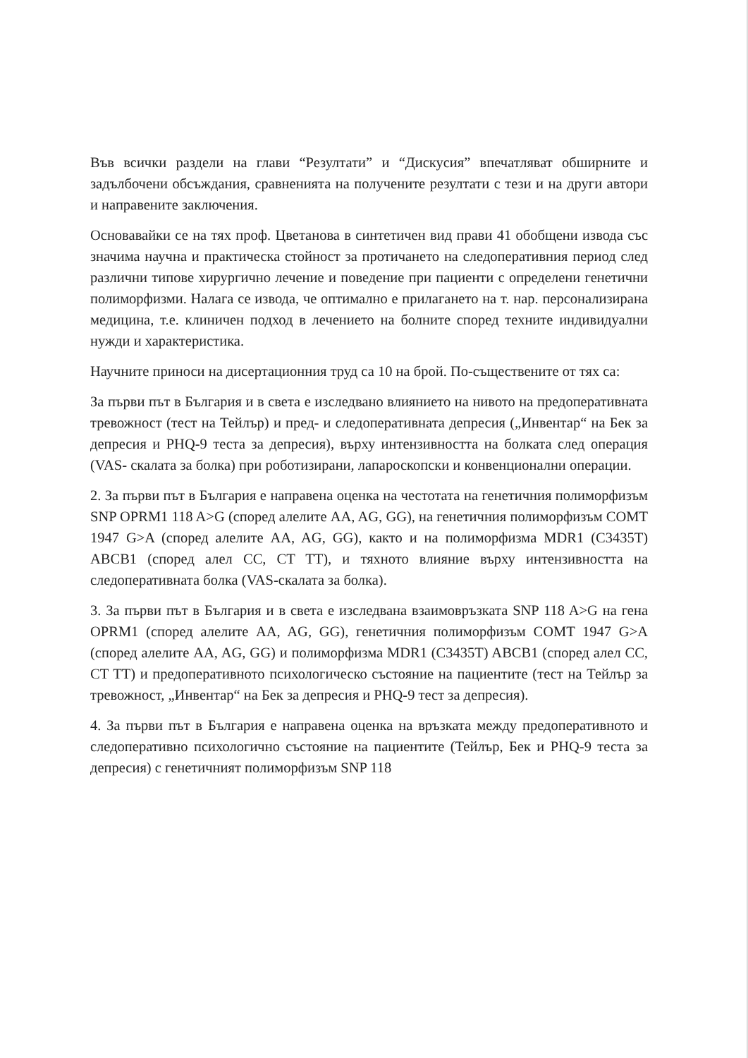Във всички раздели на глави “Резултати” и “Дискусия” впечатляват обширните и задълбочени обсъждания, сравненията на получените резултати с тези и на други автори и направените заключения.
Основавайки се на тях проф. Цветанова в синтетичен вид прави 41 обобщени извода със значима научна и практическа стойност за протичането на следоперативния период след различни типове хирургично лечение и поведение при пациенти с определени генетични полиморфизми. Налага се извода, че оптимално е прилагането на т. нар. персонализирана медицина, т.е. клиничен подход в лечението на болните според техните индивидуални нужди и характеристика.
Научните приноси на дисертационния труд са 10 на брой. По-съществените от тях са:
За първи път в България и в света е изследвано влиянието на нивото на предоперативната тревожност (тест на Тейлър) и пред- и следоперативната депресия („Инвентар“ на Бек за депресия и PHQ-9 теста за депресия), върху интензивността на болката след операция (VAS- скалата за болка) при роботизирани, лапароскопски и конвенционални операции.
2. За първи път в България е направена оценка на честотата на генетичния полиморфизъм SNP OPRM1 118 A>G (според алелите AA, AG, GG), на генетичния полиморфизъм COMT 1947 G>A (според алелите AA, AG, GG), както и на полиморфизма MDR1 (C3435T) ABCB1 (според алел CC, CT TT), и тяхното влияние върху интензивността на следоперативната болка (VAS-скалата за болка).
3. За първи път в България и в света е изследвана взаимовръзката SNP 118 A>G на гена OPRM1 (според алелите AA, AG, GG), генетичния полиморфизъм COMT 1947 G>A (според алелите AA, AG, GG) и полиморфизма MDR1 (C3435T) ABCB1 (според алел CC, CT TT) и предоперативното психологическо състояние на пациентите (тест на Тейлър за тревожност, „Инвентар“ на Бек за депресия и PHQ-9 тест за депресия).
4. За първи път в България е направена оценка на връзката между предоперативното и следоперативно психологично състояние на пациентите (Тейлър, Бек и PHQ-9 теста за депресия) с генетичният полиморфизъм SNP 118